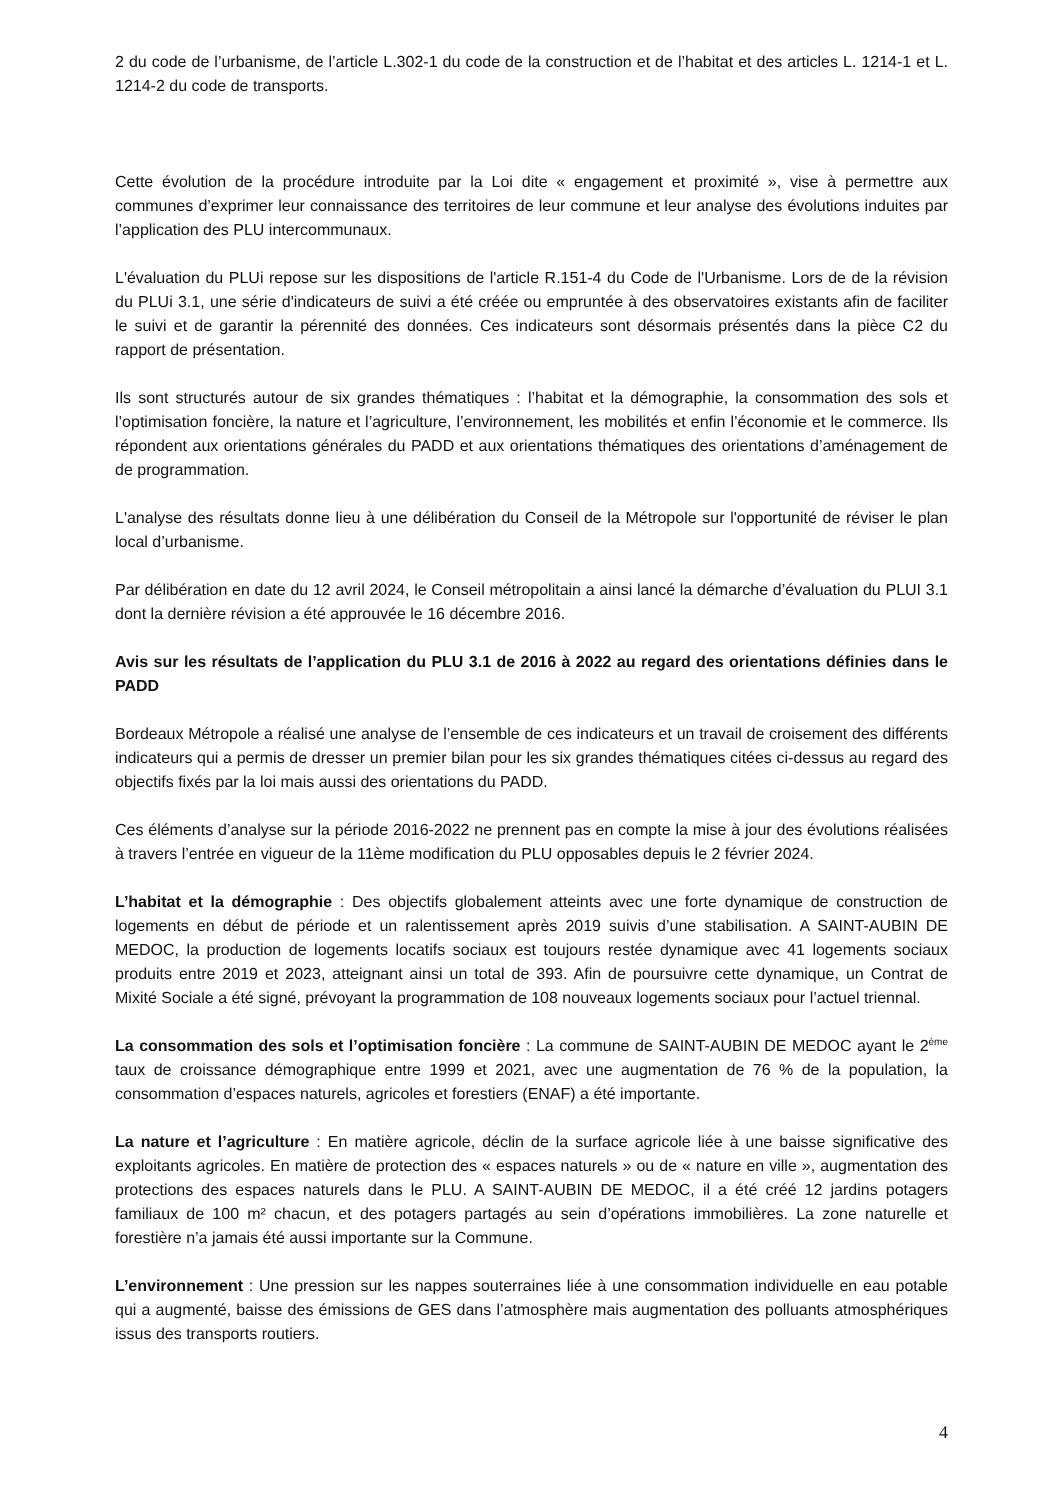2 du code de l’urbanisme, de l’article L.302-1 du code de la construction et de l’habitat et des articles L. 1214-1 et L. 1214-2 du code de transports.
Cette évolution de la procédure introduite par la Loi dite « engagement et proximité », vise à permettre aux communes d’exprimer leur connaissance des territoires de leur commune et leur analyse des évolutions induites par l’application des PLU intercommunaux.
L'évaluation du PLUi repose sur les dispositions de l'article R.151-4 du Code de l'Urbanisme. Lors de de la révision du PLUi 3.1, une série d'indicateurs de suivi a été créée ou empruntée à des observatoires existants afin de faciliter le suivi et de garantir la pérennité des données. Ces indicateurs sont désormais présentés dans la pièce C2 du rapport de présentation.
Ils sont structurés autour de six grandes thématiques : l’habitat et la démographie, la consommation des sols et l’optimisation foncière, la nature et l’agriculture, l’environnement, les mobilités et enfin l’économie et le commerce. Ils répondent aux orientations générales du PADD et aux orientations thématiques des orientations d’aménagement de de programmation.
L'analyse des résultats donne lieu à une délibération du Conseil de la Métropole sur l'opportunité de réviser le plan local d’urbanisme.
Par délibération en date du 12 avril 2024, le Conseil métropolitain a ainsi lancé la démarche d’évaluation du PLUI 3.1 dont la dernière révision a été approuvée le 16 décembre 2016.
Avis sur les résultats de l’application du PLU 3.1 de 2016 à 2022 au regard des orientations définies dans le PADD
Bordeaux Métropole a réalisé une analyse de l’ensemble de ces indicateurs et un travail de croisement des différents indicateurs qui a permis de dresser un premier bilan pour les six grandes thématiques citées ci-dessus au regard des objectifs fixés par la loi mais aussi des orientations du PADD.
Ces éléments d’analyse sur la période 2016-2022 ne prennent pas en compte la mise à jour des évolutions réalisées à travers l’entrée en vigueur de la 11ème modification du PLU opposables depuis le 2 février 2024.
L’habitat et la démographie : Des objectifs globalement atteints avec une forte dynamique de construction de logements en début de période et un ralentissement après 2019 suivis d’une stabilisation. A SAINT-AUBIN DE MEDOC, la production de logements locatifs sociaux est toujours restée dynamique avec 41 logements sociaux produits entre 2019 et 2023, atteignant ainsi un total de 393. Afin de poursuivre cette dynamique, un Contrat de Mixité Sociale a été signé, prévoyant la programmation de 108 nouveaux logements sociaux pour l’actuel triennal.
La consommation des sols et l’optimisation foncière : La commune de SAINT-AUBIN DE MEDOC ayant le 2<sup>ème</sup> taux de croissance démographique entre 1999 et 2021, avec une augmentation de 76 % de la population, la consommation d’espaces naturels, agricoles et forestiers (ENAF) a été importante.
La nature et l’agriculture : En matière agricole, déclin de la surface agricole liée à une baisse significative des exploitants agricoles. En matière de protection des « espaces naturels » ou de « nature en ville », augmentation des protections des espaces naturels dans le PLU. A SAINT-AUBIN DE MEDOC, il a été créé 12 jardins potagers familiaux de 100 m² chacun, et des potagers partagés au sein d’opérations immobilières. La zone naturelle et forestière n’a jamais été aussi importante sur la Commune.
L’environnement : Une pression sur les nappes souterraines liée à une consommation individuelle en eau potable qui a augmenté, baisse des émissions de GES dans l’atmosphère mais augmentation des polluants atmosphériques issus des transports routiers.
4